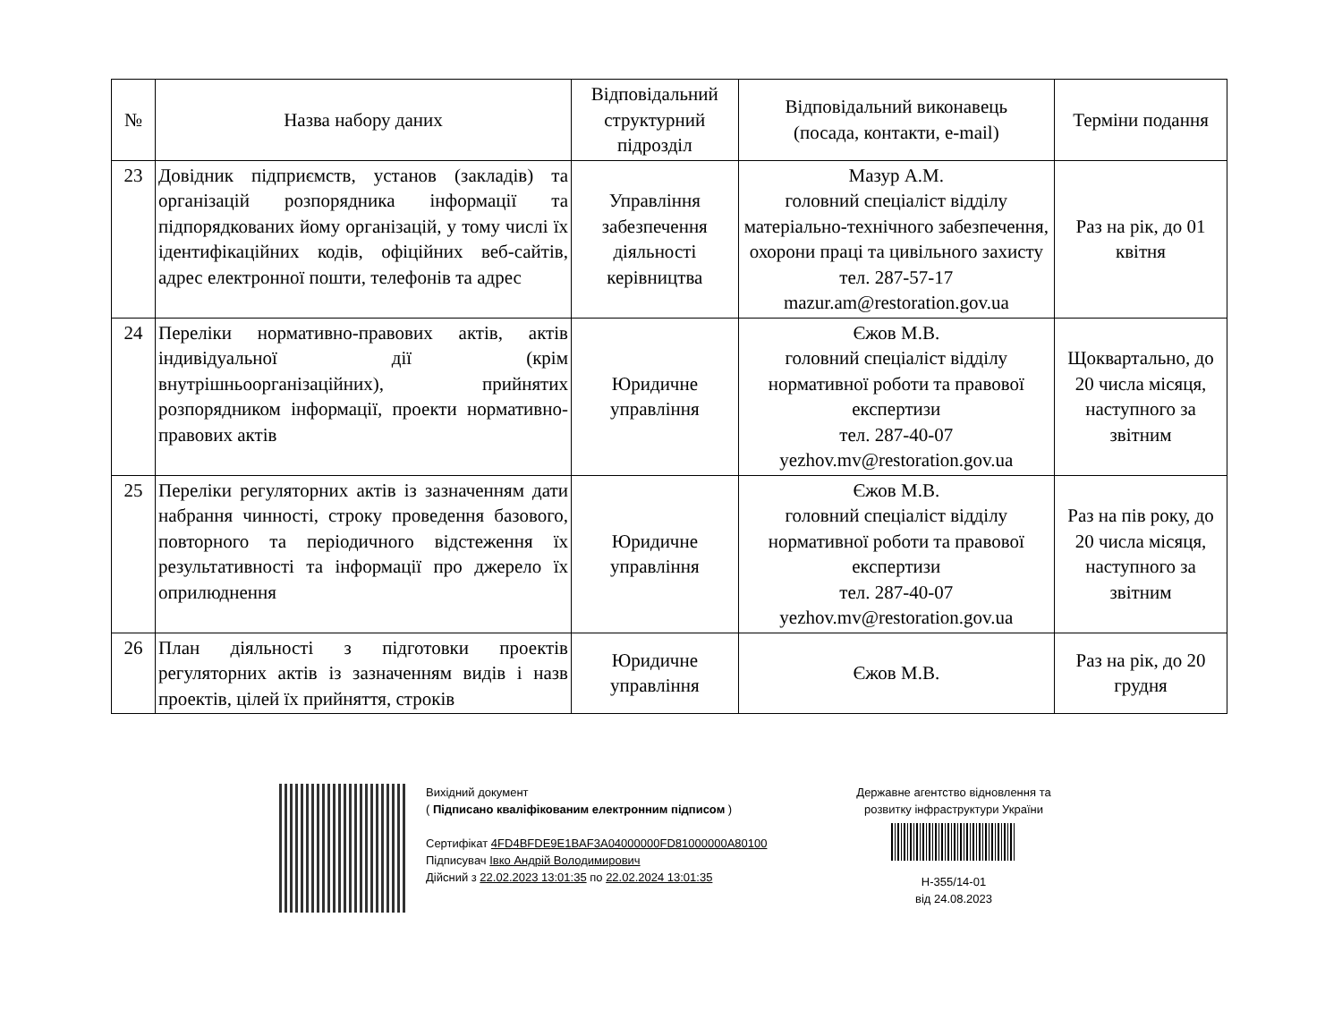| № | Назва набору даних | Відповідальний структурний підрозділ | Відповідальний виконавець (посада, контакти, e-mail) | Терміни подання |
| --- | --- | --- | --- | --- |
| 23 | Довідник підприємств, установ (закладів) та організацій розпорядника інформації та підпорядкованих йому організацій, у тому числі їх ідентифікаційних кодів, офіційних веб-сайтів, адрес електронної пошти, телефонів та адрес | Управління забезпечення діяльності керівництва | Мазур А.М. головний спеціаліст відділу матеріально-технічного забезпечення, охорони праці та цивільного захисту тел. 287-57-17 mazur.am@restoration.gov.ua | Раз на рік, до 01 квітня |
| 24 | Переліки нормативно-правових актів, актів індивідуальної дії (крім внутрішньоорганізаційних), прийнятих розпорядником інформації, проекти нормативно-правових актів | Юридичне управління | Єжов М.В. головний спеціаліст відділу нормативної роботи та правової експертизи тел. 287-40-07 yezhov.mv@restoration.gov.ua | Щоквартально, до 20 числа місяця, наступного за звітним |
| 25 | Переліки регуляторних актів із зазначенням дати набрання чинності, строку проведення базового, повторного та періодичного відстеження їх результативності та інформації про джерело їх оприлюднення | Юридичне управління | Єжов М.В. головний спеціаліст відділу нормативної роботи та правової експертизи тел. 287-40-07 yezhov.mv@restoration.gov.ua | Раз на пів року, до 20 числа місяця, наступного за звітним |
| 26 | План діяльності з підготовки проектів регуляторних актів із зазначенням видів і назв проектів, цілей їх прийняття, строків | Юридичне управління | Єжов М.В. | Раз на рік, до 20 грудня |
Вихідний документ
( Підписано кваліфікованим електронним підписом )
Сертифікат 4FD4BFDE9E1BAF3A04000000FD81000000A80100
Підписувач Івко Андрій Володимирович
Дійсний з 22.02.2023 13:01:35 по 22.02.2024 13:01:35
Державне агентство відновлення та розвитку інфраструктури України
Н-355/14-01
від 24.08.2023